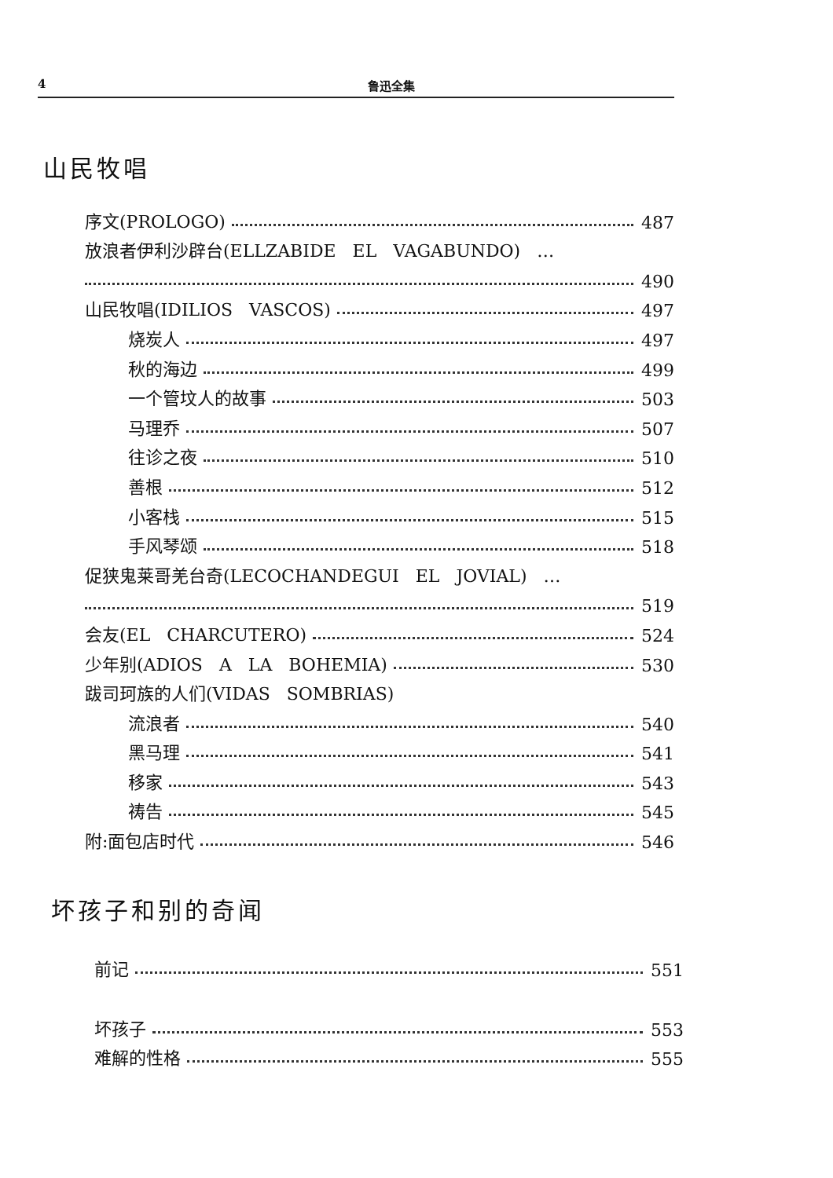4 鲁迅全集
山民牧唱
序文(PROLOGO) 487
放浪者伊利沙辟台(ELLZABIDE EL VAGABUNDO) …
490
山民牧唱(IDILIOS VASCOS) 497
烧炭人 497
秋的海边 499
一个管坟人的故事 503
马理乔 507
往诊之夜 510
善根 512
小客栈 515
手风琴颂 518
促狭鬼莱哥羌台奇(LECOCHANDEGUI EL JOVIAL) …
519
会友(EL CHARCUTERO) 524
少年别(ADIOS A LA BOHEMIA) 530
跋司珂族的人们(VIDAS SOMBRIAS)
流浪者 540
黑马理 541
移家 543
祷告 545
附:面包店时代 546
坏孩子和别的奇闻
前记 551
坏孩子 553
难解的性格 555